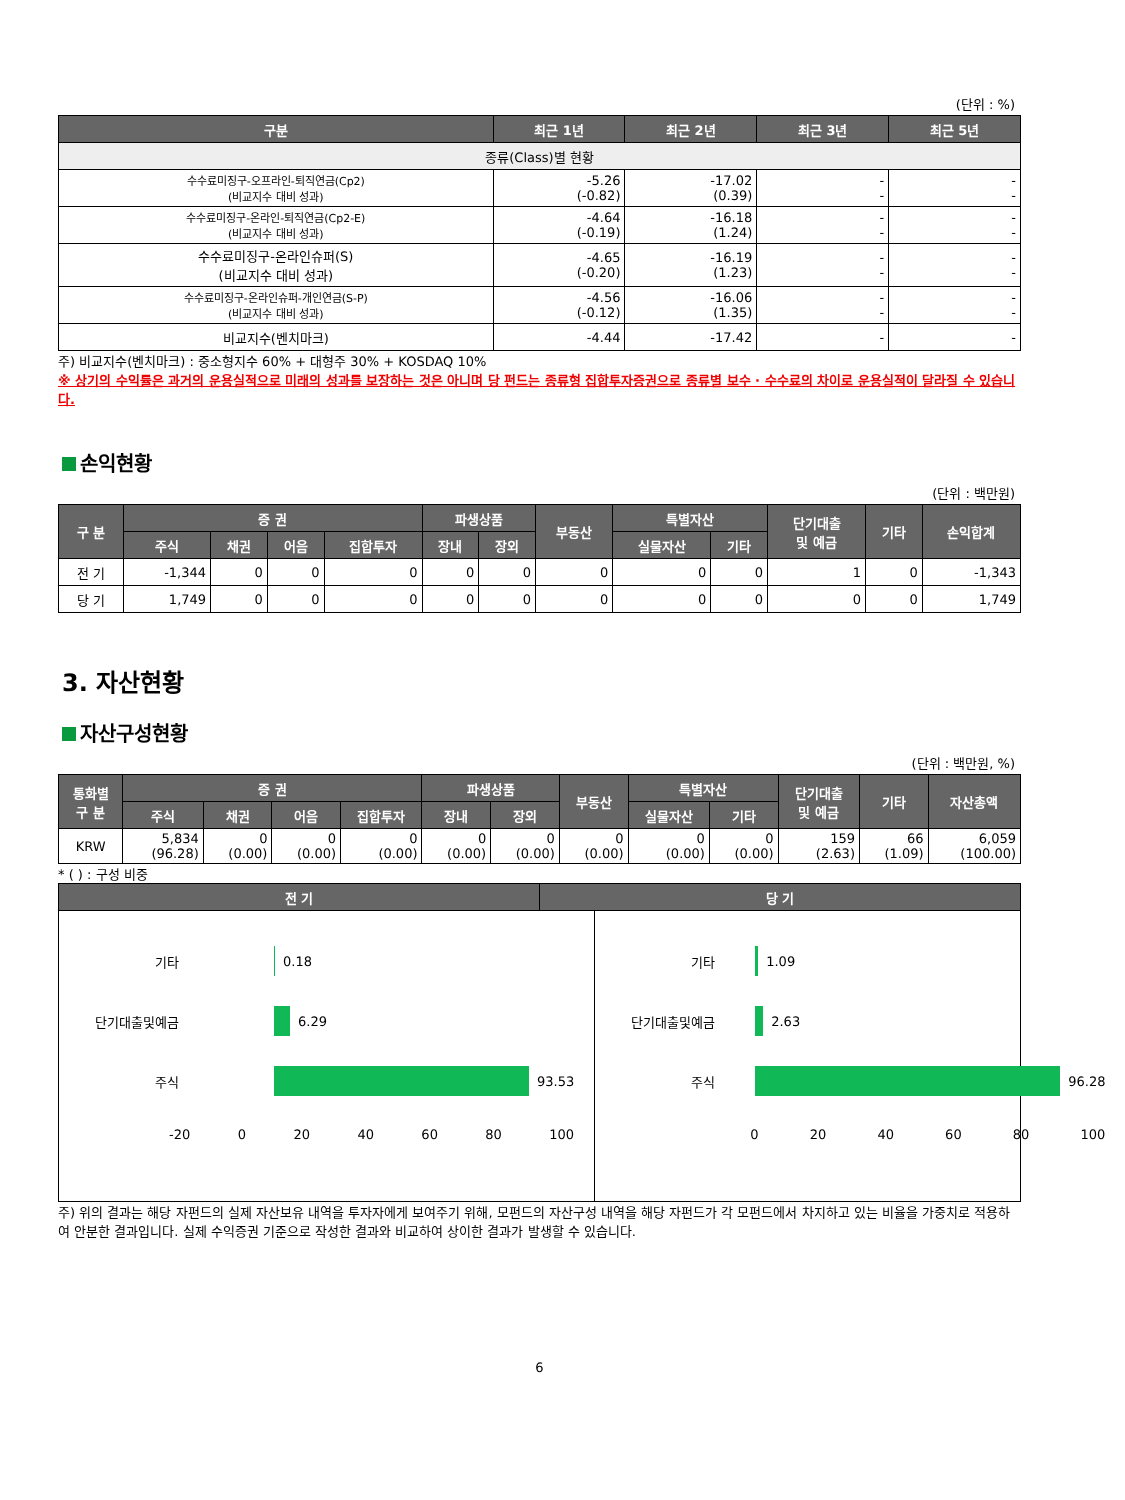(단위 : %)
| 구분 | 최근 1년 | 최근 2년 | 최근 3년 | 최근 5년 |
| --- | --- | --- | --- | --- |
| 종류(Class)별 현황 | | | | |
| 수수료미징구-오프라인-퇴직연금(Cp2) (비교지수 대비 성과) | -5.26 (-0.82) | -17.02 (0.39) | - - | - - |
| 수수료미징구-온라인-퇴직연금(Cp2-E) (비교지수 대비 성과) | -4.64 (-0.19) | -16.18 (1.24) | - - | - - |
| 수수료미징구-온라인슈퍼(S) (비교지수 대비 성과) | -4.65 (-0.20) | -16.19 (1.23) | - - | - - |
| 수수료미징구-온라인슈퍼-개인연금(S-P) (비교지수 대비 성과) | -4.56 (-0.12) | -16.06 (1.35) | - - | - - |
| 비교지수(벤치마크) | -4.44 | -17.42 | - | - |
주) 비교지수(벤치마크) : 중소형지수 60% + 대형주 30% + KOSDAQ 10%
※ 상기의 수익률은 과거의 운용실적으로 미래의 성과를 보장하는 것은 아니며 당 펀드는 종류형 집합투자증권으로 종류별 보수 · 수수료의 차이로 운용실적이 달라질 수 있습니다.
손익현황
(단위 : 백만원)
| 구 분 | 증 권 | | | | 파생상품 | | 부동산 | 특별자산 | | 단기대출 및 예금 | 기타 | 손익합계 |
| --- | --- | --- | --- | --- | --- | --- | --- | --- | --- | --- | --- | --- |
| | 주식 | 채권 | 어음 | 집합투자 | 장내 | 장외 | | 실물자산 | 기타 | | | |
| 전 기 | -1,344 | 0 | 0 | 0 | 0 | 0 | 0 | 0 | 0 | 1 | 0 | -1,343 |
| 당 기 | 1,749 | 0 | 0 | 0 | 0 | 0 | 0 | 0 | 0 | 0 | 0 | 1,749 |
3. 자산현황
자산구성현황
(단위 : 백만원, %)
| 통화별 구 분 | 증 권 | | | | 파생상품 | | 부동산 | 특별자산 | | 단기대출 및 예금 | 기타 | 자산총액 |
| --- | --- | --- | --- | --- | --- | --- | --- | --- | --- | --- | --- | --- |
| | 주식 | 채권 | 어음 | 집합투자 | 장내 | 장외 | | 실물자산 | 기타 | | | |
| KRW | 5,834 (96.28) | 0 (0.00) | 0 (0.00) | 0 (0.00) | 0 (0.00) | 0 (0.00) | 0 (0.00) | 0 (0.00) | 0 (0.00) | 159 (2.63) | 66 (1.09) | 6,059 (100.00) |
* ( ) : 구성 비중
| 전 기 | 당 기 |
| --- | --- |
기타 0.18
단기대출및예금 6.29
주식 93.53
-20 0 20 40 60 80 100
기타 1.09
단기대출및예금 2.63
주식 96.28
0 20 40 60 80 100
주) 위의 결과는 해당 자펀드의 실제 자산보유 내역을 투자자에게 보여주기 위해, 모펀드의 자산구성 내역을 해당 자펀드가 각 모펀드에서 차지하고 있는 비율을 가중치로 적용하여 안분한 결과입니다. 실제 수익증권 기준으로 작성한 결과와 비교하여 상이한 결과가 발생할 수 있습니다.
6